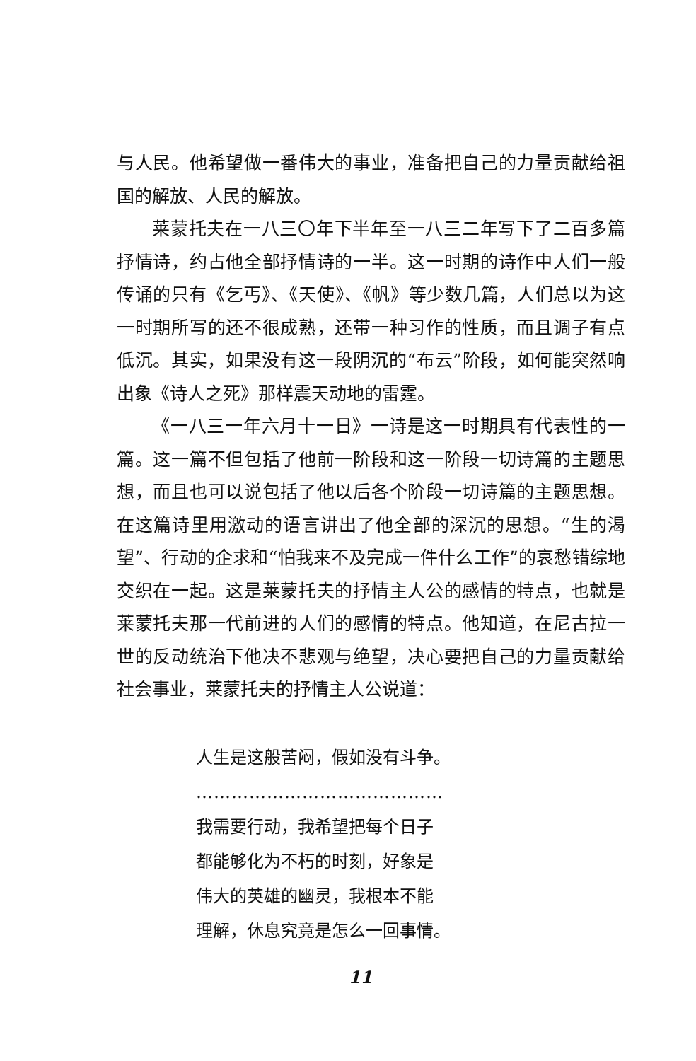与人民。他希望做一番伟大的事业，准备把自己的力量贡献给祖国的解放、人民的解放。
莱蒙托夫在一八三〇年下半年至一八三二年写下了二百多篇抒情诗，约占他全部抒情诗的一半。这一时期的诗作中人们一般传诵的只有《乞丐》、《天使》、《帆》等少数几篇，人们总以为这一时期所写的还不很成熟，还带一种习作的性质，而且调子有点低沉。其实，如果没有这一段阴沉的“布云”阶段，如何能突然响出象《诗人之死》那样震天动地的雷霆。
《一八三一年六月十一日》一诗是这一时期具有代表性的一篇。这一篇不但包括了他前一阶段和这一阶段一切诗篇的主题思想，而且也可以说包括了他以后各个阶段一切诗篇的主题思想。在这篇诗里用激动的语言讲出了他全部的深沉的思想。“生的渴望”、行动的企求和“怕我来不及完成一件什么工作”的哀愁错综地交织在一起。这是莱蒙托夫的抒情主人公的感情的特点，也就是莱蒙托夫那一代前进的人们的感情的特点。他知道，在尼古拉一世的反动统治下他决不悲观与绝望，决心要把自己的力量贡献给社会事业，莱蒙托夫的抒情主人公说道：
人生是这般苦闷，假如没有斗争。
……………………………………
我需要行动，我希望把每个日子
都能够化为不朽的时刻，好象是
伟大的英雄的幽灵，我根本不能
理解，休息究竟是怎么一回事情。
11